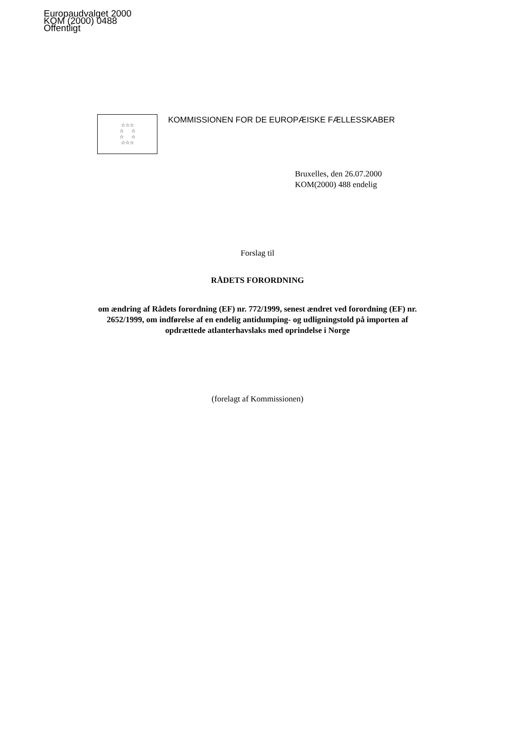Europaudvalget 2000
KOM (2000) 0488
Offentligt
☆☆☆
☆ ☆
☆ ☆
☆☆☆
KOMMISSIONEN FOR DE EUROPÆISKE FÆLLESSKABER
Bruxelles, den 26.07.2000
KOM(2000) 488 endelig
Forslag til
RÅDETS FORORDNING
om ændring af Rådets forordning (EF) nr. 772/1999, senest ændret ved forordning (EF) nr. 2652/1999, om indførelse af en endelig antidumping- og udligningstold på importen af opdrættede atlanterhavslaks med oprindelse i Norge
(forelagt af Kommissionen)